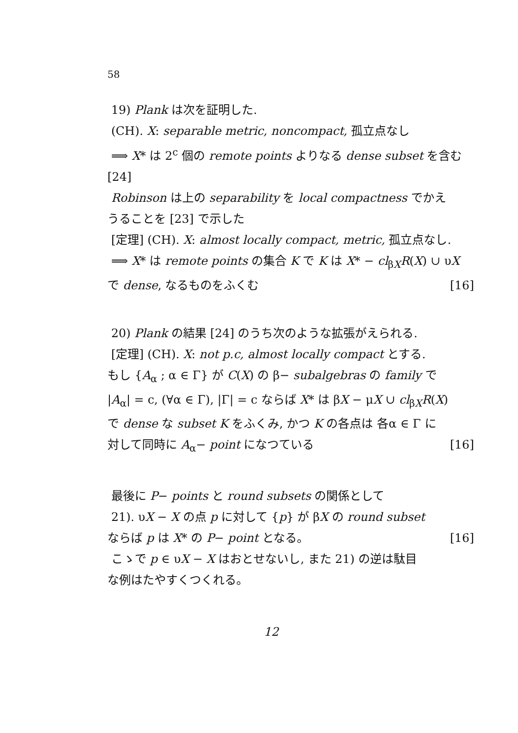58
19) Plank は次を証明した.
(CH). X: separable metric, noncompact, 孤立点なし
⟹ X* は 2<sup>c</sup> 個の remote points よりなる dense subset を含む [24]
Robinson は上の separability を local compactness でかえ
うることを [23] で示した
[定理] (CH). X: almost locally compact, metric, 孤立点なし.
⟹ X* は remote points の集合 K で K は X* − cl<sub>βX</sub>R(X) ∪ υX
で dense, なるものをふくむ [16]
20) Plank の結果 [24] のうち次のような拡張がえられる.
[定理] (CH). X: not p.c, almost locally compact とする.
もし {A<sub>α</sub> ; α ∈ Γ} が C(X) の β− subalgebras の family で
|A<sub>α</sub>| = c, (∀α ∈ Γ), |Γ| = c ならば X* は βX − μX ∪ cl<sub>βX</sub>R(X)
で dense な subset K をふくみ, かつ K の各点は 各α ∈ Γ に
対して同時に A<sub>α</sub>− point になつている [16]
最後に P− points と round subsets の関係として
21). υX − X の点 p に対して {p} が βX の round subset
ならば p は X* の P− point となる。 [16]
こゝで p ∈ υX − X はおとせないし, また 21) の逆は駄目
な例はたやすくつくれる。
12